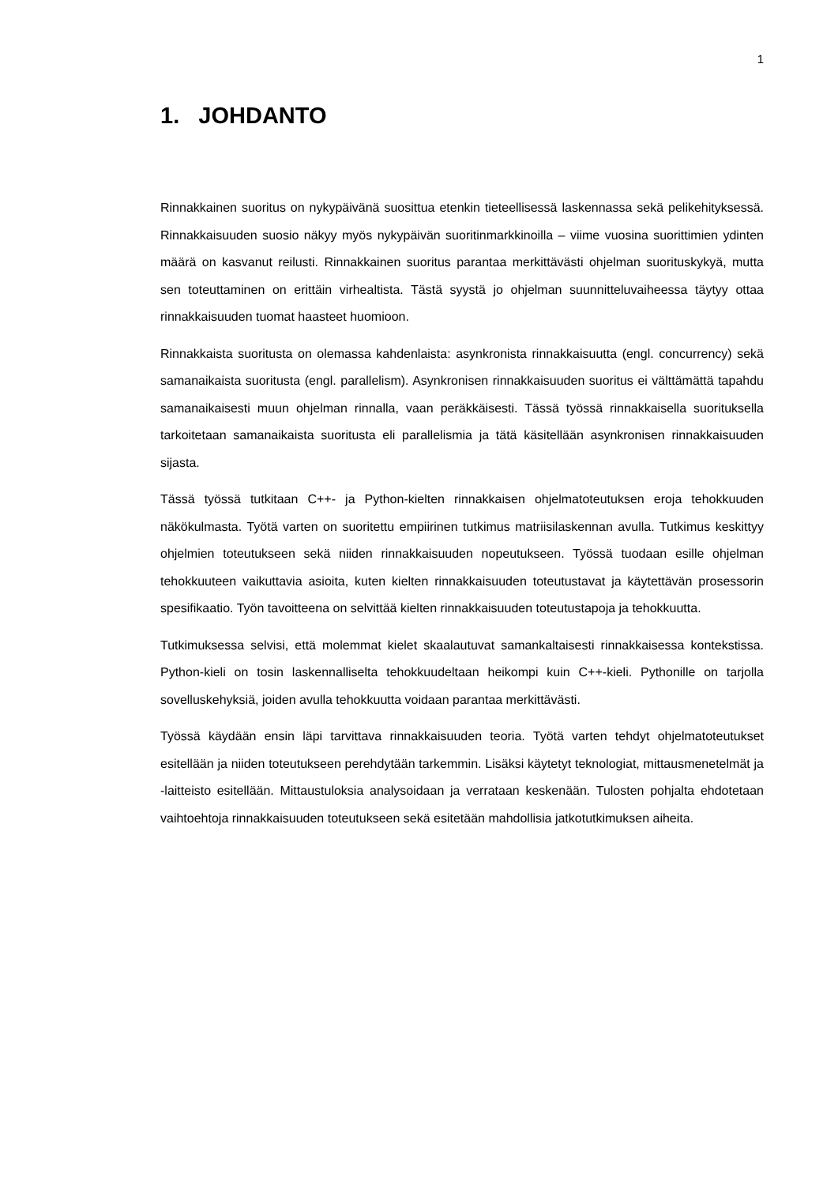1
1. JOHDANTO
Rinnakkainen suoritus on nykypäivänä suosittua etenkin tieteellisessä laskennassa sekä pelikehityksessä. Rinnakkaisuuden suosio näkyy myös nykypäivän suoritinmarkkinoilla – viime vuosina suorittimien ydinten määrä on kasvanut reilusti. Rinnakkainen suoritus parantaa merkittävästi ohjelman suorituskykyä, mutta sen toteuttaminen on erittäin virhealtista. Tästä syystä jo ohjelman suunnitteluvaiheessa täytyy ottaa rinnakkaisuuden tuomat haasteet huomioon.
Rinnakkaista suoritusta on olemassa kahdenlaista: asynkronista rinnakkaisuutta (engl. concurrency) sekä samanaikaista suoritusta (engl. parallelism). Asynkronisen rinnakkaisuuden suoritus ei välttämättä tapahdu samanaikaisesti muun ohjelman rinnalla, vaan peräkkäisesti. Tässä työssä rinnakkaisella suorituksella tarkoitetaan samanaikaista suoritusta eli parallelismia ja tätä käsitellään asynkronisen rinnakkaisuuden sijasta.
Tässä työssä tutkitaan C++- ja Python-kielten rinnakkaisen ohjelmatoteutuksen eroja tehokkuuden näkökulmasta. Työtä varten on suoritettu empiirinen tutkimus matriisilaskennan avulla. Tutkimus keskittyy ohjelmien toteutukseen sekä niiden rinnakkaisuuden nopeutukseen. Työssä tuodaan esille ohjelman tehokkuuteen vaikuttavia asioita, kuten kielten rinnakkaisuuden toteutustavat ja käytettävän prosessorin spesifikaatio. Työn tavoitteena on selvittää kielten rinnakkaisuuden toteutustapoja ja tehokkuutta.
Tutkimuksessa selvisi, että molemmat kielet skaalautuvat samankaltaisesti rinnakkaisessa kontekstissa. Python-kieli on tosin laskennalliselta tehokkuudeltaan heikompi kuin C++-kieli. Pythonille on tarjolla sovelluskehyksiä, joiden avulla tehokkuutta voidaan parantaa merkittävästi.
Työssä käydään ensin läpi tarvittava rinnakkaisuuden teoria. Työtä varten tehdyt ohjelmatoteutukset esitellään ja niiden toteutukseen perehdytään tarkemmin. Lisäksi käytetyt teknologiat, mittausmenetelmät ja -laitteisto esitellään. Mittaustuloksia analysoidaan ja verrataan keskenään. Tulosten pohjalta ehdotetaan vaihtoehtoja rinnakkaisuuden toteutukseen sekä esitetään mahdollisia jatkotutkimuksen aiheita.